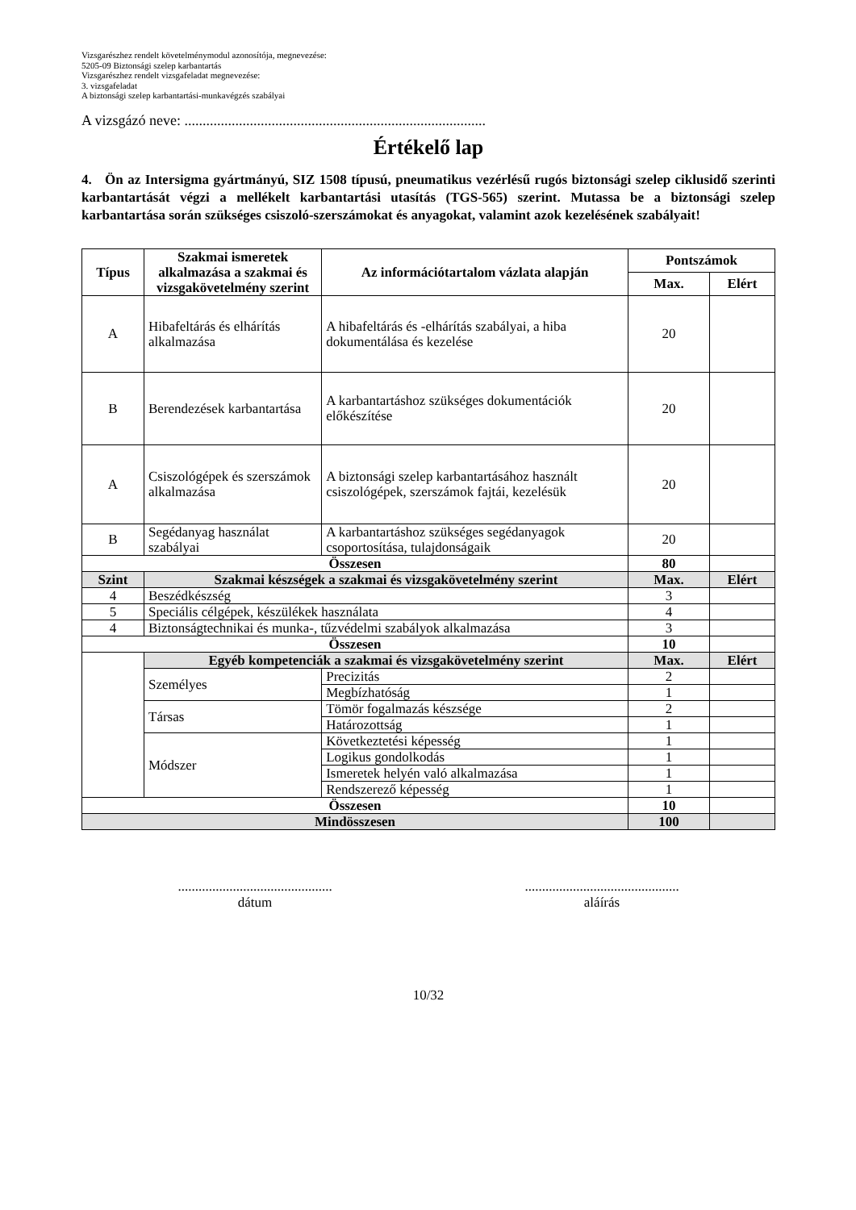Vizsgarészhez rendelt követelménymodul azonosítója, megnevezése:
5205-09 Biztonsági szelep karbantartás
Vizsgarészhez rendelt vizsgafeladat megnevezése:
3. vizsgafeladat
A biztonsági szelep karbantartási-munkavégzés szabályai
A vizsgázó neve: ...................................................................................
Értékelő lap
4. Ön az Intersigma gyártmányú, SIZ 1508 típusú, pneumatikus vezérlésű rugós biztonsági szelep ciklusidő szerinti karbantartását végzi a mellékelt karbantartási utasítás (TGS-565) szerint. Mutassa be a biztonsági szelep karbantartása során szükséges csiszoló-szerszámokat és anyagokat, valamint azok kezelésének szabályait!
| Típus | Szakmai ismeretek alkalmazása a szakmai és vizsgakövetelmény szerint | | Az információtartalom vázlata alapján | Pontszámok | |
| --- | --- | --- | --- | --- | --- |
| | | | | Max. | Elért |
| A | Hibafeltárás és elhárítás alkalmazása | | A hibafeltárás és -elhárítás szabályai, a hiba dokumentálása és kezelése | 20 | |
| B | Berendezések karbantartása | | A karbantartáshoz szükséges dokumentációk előkészítése | 20 | |
| A | Csiszológépek és szerszámok alkalmazása | | A biztonsági szelep karbantartásához használt csiszológépek, szerszámok fajtái, kezelésük | 20 | |
| B | Segédanyag használat szabályai | | A karbantartáshoz szükséges segédanyagok csoportosítása, tulajdonságaik | 20 | |
| Összesen | | | | 80 | |
| Szint | Szakmai készségek a szakmai és vizsgakövetelmény szerint | | | Max. | Elért |
| 4 | Beszédkészség | | | 3 | |
| 5 | Speciális célgépek, készülékek használata | | | 4 | |
| 4 | Biztonságtechnikai és munka-, tűzvédelmi szabályok alkalmazása | | | 3 | |
| Összesen | | | | 10 | |
| | Egyéb kompetenciák a szakmai és vizsgakövetelmény szerint | | | Max. | Elért |
| | Személyes | Precizitás | | 2 | |
| | | Megbízhatóság | | 1 | |
| | Társas | Tömör fogalmazás készsége | | 2 | |
| | | Határozottság | | 1 | |
| | Módszer | Következtetési képesség | | 1 | |
| | | Logikus gondolkodás | | 1 | |
| | | Ismeretek helyén való alkalmazása | | 1 | |
| | | Rendszerező képesség | | 1 | |
| Összesen | | | | 10 | |
| Mindösszesen | | | | 100 | |
.............................................
dátum
.............................................
aláírás
10/32